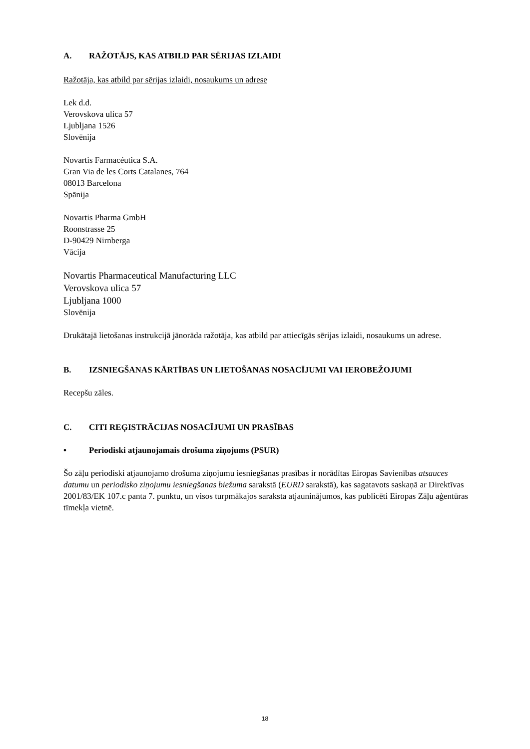A. RAŽOTĀJS, KAS ATBILD PAR SĒRIJAS IZLAIDI
Ražotāja, kas atbild par sērijas izlaidi, nosaukums un adrese
Lek d.d.
Verovskova ulica 57
Ljubljana 1526
Slovēnija
Novartis Farmacéutica S.A.
Gran Via de les Corts Catalanes, 764
08013 Barcelona
Spānija
Novartis Pharma GmbH
Roonstrasse 25
D-90429 Nirnberga
Vācija
Novartis Pharmaceutical Manufacturing LLC
Verovskova ulica 57
Ljubljana 1000
Slovēnija
Drukātajā lietošanas instrukcijā jānorāda ražotāja, kas atbild par attiecīgās sērijas izlaidi, nosaukums un adrese.
B. IZSNIEGŠANAS KĀRTĪBAS UN LIETOŠANAS NOSACĪJUMI VAI IEROBEŽOJUMI
Recepšu zāles.
C. CITI REĢISTRĀCIJAS NOSACĪJUMI UN PRASĪBAS
• Periodiski atjaunojamais drošuma ziņojums (PSUR)
Šo zāļu periodiski atjaunojamo drošuma ziņojumu iesniegšanas prasības ir norādītas Eiropas Savienības atsauces datumu un periodisko ziņojumu iesniegšanas biežuma sarakstā (EURD sarakstā), kas sagatavots saskaņā ar Direktīvas 2001/83/EK 107.c panta 7. punktu, un visos turpmākajos saraksta atjauninājumos, kas publicēti Eiropas Zāļu aģentūras tīmekļa vietnē.
18